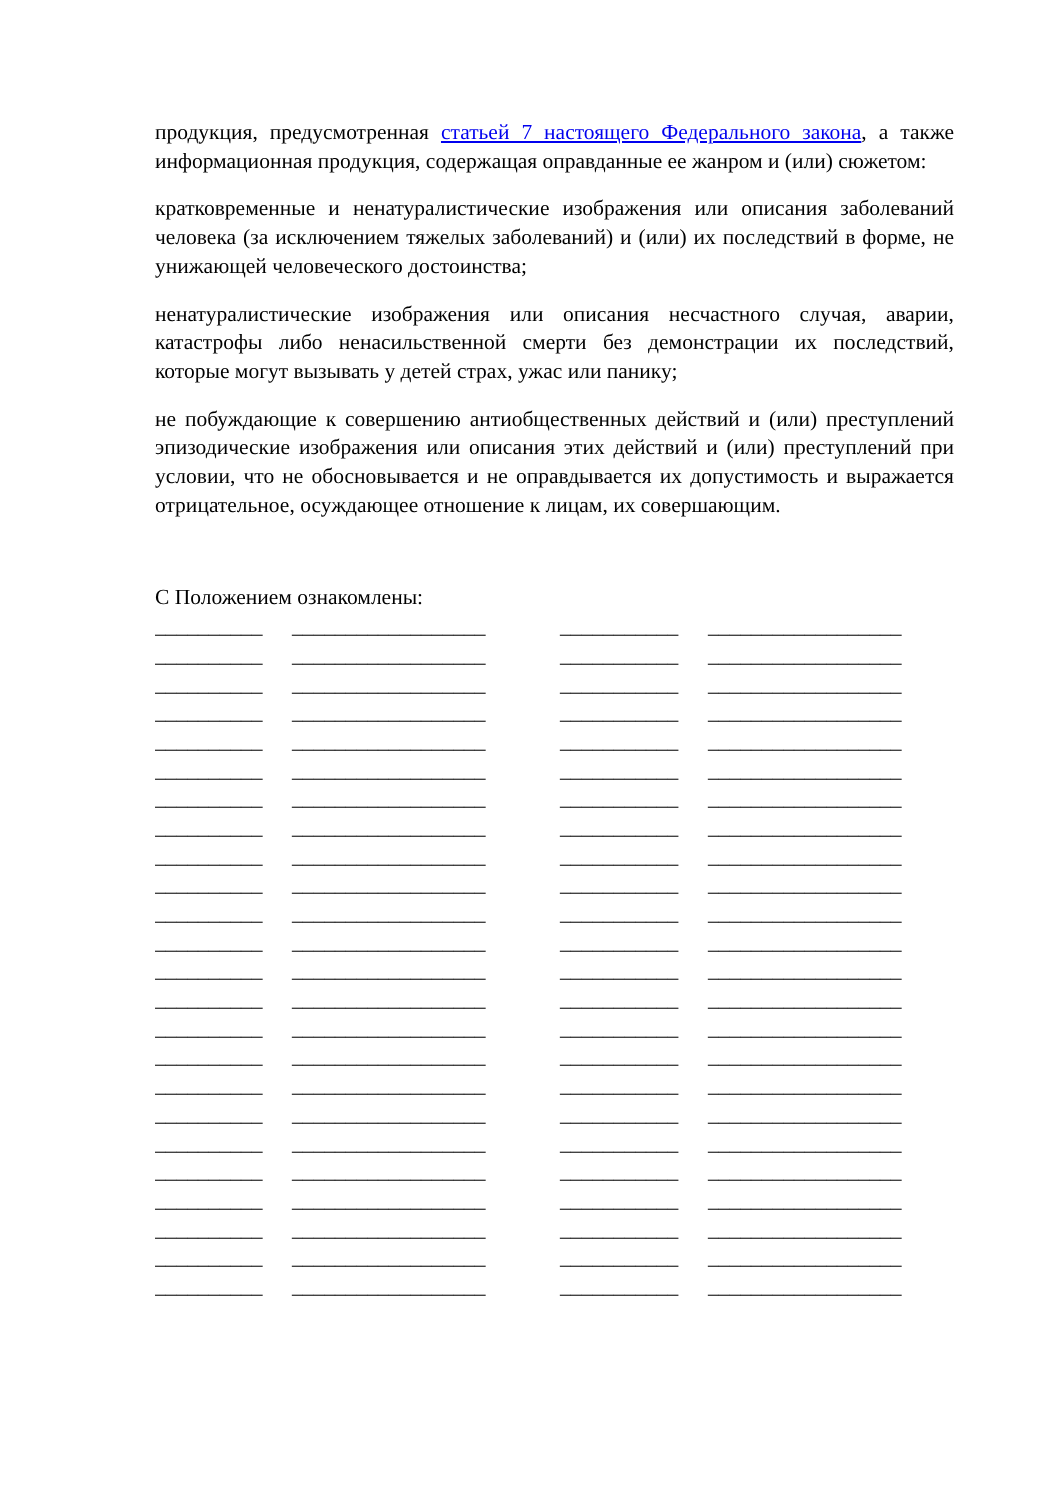продукция, предусмотренная статьей 7 настоящего Федерального закона, а также информационная продукция, содержащая оправданные ее жанром и (или) сюжетом:
кратковременные и ненатуралистические изображения или описания заболеваний человека (за исключением тяжелых заболеваний) и (или) их последствий в форме, не унижающей человеческого достоинства;
ненатуралистические изображения или описания несчастного случая, аварии, катастрофы либо ненасильственной смерти без демонстрации их последствий, которые могут вызывать у детей страх, ужас или панику;
не побуждающие к совершению антиобщественных действий и (или) преступлений эпизодические изображения или описания этих действий и (или) преступлений при условии, что не обосновывается и не оправдывается их допустимость и выражается отрицательное, осуждающее отношение к лицам, их совершающим.
С Положением ознакомлены:
__________ __________________ ___________ __________________
__________ __________________ ___________ __________________
__________ __________________ ___________ __________________
__________ __________________ ___________ __________________
__________ __________________ ___________ __________________
__________ __________________ ___________ __________________
__________ __________________ ___________ __________________
__________ __________________ ___________ __________________
__________ __________________ ___________ __________________
__________ __________________ ___________ __________________
__________ __________________ ___________ __________________
__________ __________________ ___________ __________________
__________ __________________ ___________ __________________
__________ __________________ ___________ __________________
__________ __________________ ___________ __________________
__________ __________________ ___________ __________________
__________ __________________ ___________ __________________
__________ __________________ ___________ __________________
__________ __________________ ___________ __________________
__________ __________________ ___________ __________________
__________ __________________ ___________ __________________
__________ __________________ ___________ __________________
__________ __________________ ___________ __________________
__________ __________________ ___________ __________________